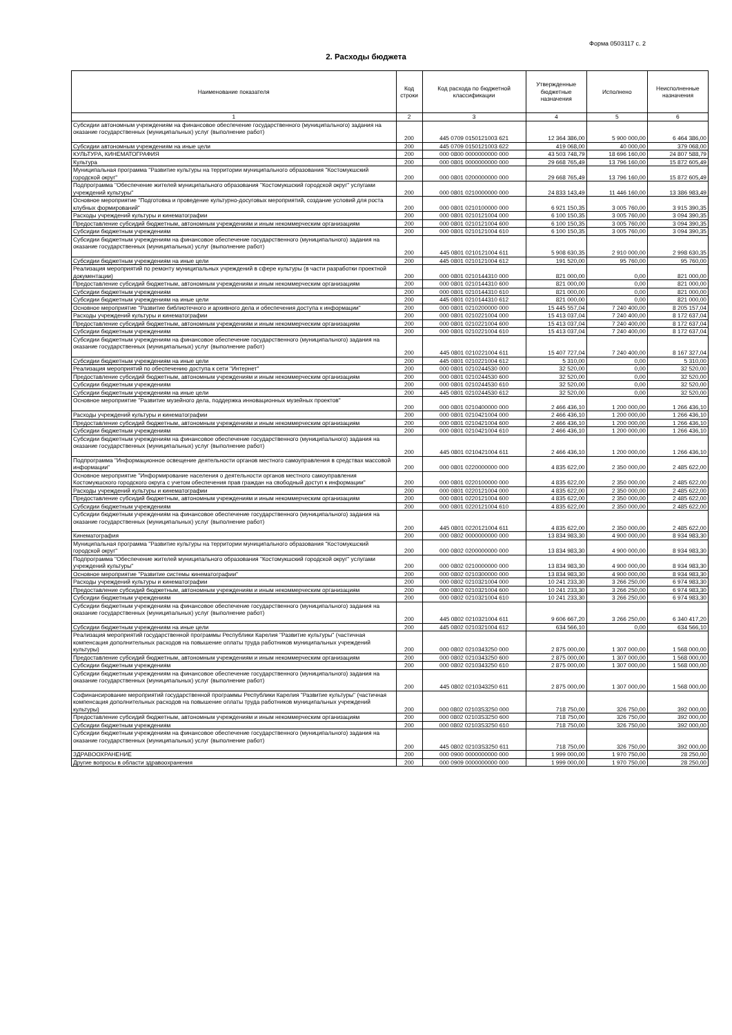Форма 0503117 с. 2
2. Расходы бюджета
| Наименование показателя | Код строки | Код расхода по бюджетной классификации | Утвержденные бюджетные назначения | Исполнено | Неисполненные назначения |
| --- | --- | --- | --- | --- | --- |
| 1 | 2 | 3 | 4 | 5 | 6 |
| Субсидии автономным учреждениям на финансовое обеспечение государственного (муниципального) задания на оказание государственных (муниципальных) услуг (выполнение работ) | 200 | 445 0709 0150121003 621 | 12 364 386,00 | 5 900 000,00 | 6 464 386,00 |
| Субсидии автономным учреждениям на иные цели | 200 | 445 0709 0150121003 622 | 419 068,00 | 40 000,00 | 379 068,00 |
| КУЛЬТУРА, КИНЕМАТОГРАФИЯ | 200 | 000 0800 0000000000 000 | 43 503 748,79 | 18 696 160,00 | 24 807 588,79 |
| Культура | 200 | 000 0801 0000000000 000 | 29 668 765,49 | 13 796 160,00 | 15 872 605,49 |
| Муниципальная программа "Развитие культуры на территории муниципального образования "Костомукшский городской округ" | 200 | 000 0801 0200000000 000 | 29 668 765,49 | 13 796 160,00 | 15 872 605,49 |
| Подпрограмма "Обеспечение жителей муниципального образования "Костомукшский городской округ" услугами учреждений культуры" | 200 | 000 0801 0210000000 000 | 24 833 143,49 | 11 446 160,00 | 13 386 983,49 |
| Основное мероприятие "Подготовка и проведение культурно-досуговых мероприятий, создание условий для роста клубных формирований" | 200 | 000 0801 0210100000 000 | 6 921 150,35 | 3 005 760,00 | 3 915 390,35 |
| Расходы учреждений культуры и кинематографии | 200 | 000 0801 0210121004 000 | 6 100 150,35 | 3 005 760,00 | 3 094 390,35 |
| Предоставление субсидий бюджетным, автономным учреждениям и иным некоммерческим организациям | 200 | 000 0801 0210121004 600 | 6 100 150,35 | 3 005 760,00 | 3 094 390,35 |
| Субсидии бюджетным учреждениям | 200 | 000 0801 0210121004 610 | 6 100 150,35 | 3 005 760,00 | 3 094 390,35 |
| Субсидии бюджетным учреждениям на финансовое обеспечение государственного (муниципального) задания на оказание государственных (муниципальных) услуг (выполнение работ) | 200 | 445 0801 0210121004 611 | 5 908 630,35 | 2 910 000,00 | 2 998 630,35 |
| Субсидии бюджетным учреждениям на иные цели | 200 | 445 0801 0210121004 612 | 191 520,00 | 95 760,00 | 95 760,00 |
| Реализация мероприятий по ремонту муниципальных учреждений в сфере культуры (в части разработки проектной документации) | 200 | 000 0801 0210144310 000 | 821 000,00 | 0,00 | 821 000,00 |
| Предоставление субсидий бюджетным, автономным учреждениям и иным некоммерческим организациям | 200 | 000 0801 0210144310 600 | 821 000,00 | 0,00 | 821 000,00 |
| Субсидии бюджетным учреждениям | 200 | 000 0801 0210144310 610 | 821 000,00 | 0,00 | 821 000,00 |
| Субсидии бюджетным учреждениям на иные цели | 200 | 445 0801 0210144310 612 | 821 000,00 | 0,00 | 821 000,00 |
| Основное мероприятие "Развитие библиотечного и архивного дела и обеспечения доступа к информации" | 200 | 000 0801 0210200000 000 | 15 445 557,04 | 7 240 400,00 | 8 205 157,04 |
| Расходы учреждений культуры и кинематографии | 200 | 000 0801 0210221004 000 | 15 413 037,04 | 7 240 400,00 | 8 172 637,04 |
| Предоставление субсидий бюджетным, автономным учреждениям и иным некоммерческим организациям | 200 | 000 0801 0210221004 600 | 15 413 037,04 | 7 240 400,00 | 8 172 637,04 |
| Субсидии бюджетным учреждениям | 200 | 000 0801 0210221004 610 | 15 413 037,04 | 7 240 400,00 | 8 172 637,04 |
| Субсидии бюджетным учреждениям на финансовое обеспечение государственного (муниципального) задания на оказание государственных (муниципальных) услуг (выполнение работ) | 200 | 445 0801 0210221004 611 | 15 407 727,04 | 7 240 400,00 | 8 167 327,04 |
| Субсидии бюджетным учреждениям на иные цели | 200 | 445 0801 0210221004 612 | 5 310,00 | 0,00 | 5 310,00 |
| Реализация мероприятий по обеспечению доступа к сети "Интернет" | 200 | 000 0801 0210244530 000 | 32 520,00 | 0,00 | 32 520,00 |
| Предоставление субсидий бюджетным, автономным учреждениям и иным некоммерческим организациям | 200 | 000 0801 0210244530 600 | 32 520,00 | 0,00 | 32 520,00 |
| Субсидии бюджетным учреждениям | 200 | 000 0801 0210244530 610 | 32 520,00 | 0,00 | 32 520,00 |
| Субсидии бюджетным учреждениям на иные цели | 200 | 445 0801 0210244530 612 | 32 520,00 | 0,00 | 32 520,00 |
| Основное мероприятие "Развитие музейного дела, поддержка инновационных музейных проектов" | 200 | 000 0801 0210400000 000 | 2 466 436,10 | 1 200 000,00 | 1 266 436,10 |
| Расходы учреждений культуры и кинематографии | 200 | 000 0801 0210421004 000 | 2 466 436,10 | 1 200 000,00 | 1 266 436,10 |
| Предоставление субсидий бюджетным, автономным учреждениям и иным некоммерческим организациям | 200 | 000 0801 0210421004 600 | 2 466 436,10 | 1 200 000,00 | 1 266 436,10 |
| Субсидии бюджетным учреждениям | 200 | 000 0801 0210421004 610 | 2 466 436,10 | 1 200 000,00 | 1 266 436,10 |
| Субсидии бюджетным учреждениям на финансовое обеспечение государственного (муниципального) задания на оказание государственных (муниципальных) услуг (выполнение работ) | 200 | 445 0801 0210421004 611 | 2 466 436,10 | 1 200 000,00 | 1 266 436,10 |
| Подпрограмма "Информационное освещение деятельности органов местного самоуправления в средствах массовой информации" | 200 | 000 0801 0220000000 000 | 4 835 622,00 | 2 350 000,00 | 2 485 622,00 |
| Основное мероприятие "Информирование населения о деятельности органов местного самоуправления Костомукшского городского округа с учетом обеспечения прав граждан на свободный доступ к информации" | 200 | 000 0801 0220100000 000 | 4 835 622,00 | 2 350 000,00 | 2 485 622,00 |
| Расходы учреждений культуры и кинематографии | 200 | 000 0801 0220121004 000 | 4 835 622,00 | 2 350 000,00 | 2 485 622,00 |
| Предоставление субсидий бюджетным, автономным учреждениям и иным некоммерческим организациям | 200 | 000 0801 0220121004 600 | 4 835 622,00 | 2 350 000,00 | 2 485 622,00 |
| Субсидии бюджетным учреждениям | 200 | 000 0801 0220121004 610 | 4 835 622,00 | 2 350 000,00 | 2 485 622,00 |
| Субсидии бюджетным учреждениям на финансовое обеспечение государственного (муниципального) задания на оказание государственных (муниципальных) услуг (выполнение работ) | 200 | 445 0801 0220121004 611 | 4 835 622,00 | 2 350 000,00 | 2 485 622,00 |
| Кинематография | 200 | 000 0802 0000000000 000 | 13 834 983,30 | 4 900 000,00 | 8 934 983,30 |
| Муниципальная программа "Развитие культуры на территории муниципального образования "Костомукшский городской округ" | 200 | 000 0802 0200000000 000 | 13 834 983,30 | 4 900 000,00 | 8 934 983,30 |
| Подпрограмма "Обеспечение жителей муниципального образования "Костомукшский городской округ" услугами учреждений культуры" | 200 | 000 0802 0210000000 000 | 13 834 983,30 | 4 900 000,00 | 8 934 983,30 |
| Основное мероприятие "Развитие системы кинематографии" | 200 | 000 0802 0210300000 000 | 13 834 983,30 | 4 900 000,00 | 8 934 983,30 |
| Расходы учреждений культуры и кинематографии | 200 | 000 0802 0210321004 000 | 10 241 233,30 | 3 266 250,00 | 6 974 983,30 |
| Предоставление субсидий бюджетным, автономным учреждениям и иным некоммерческим организациям | 200 | 000 0802 0210321004 600 | 10 241 233,30 | 3 266 250,00 | 6 974 983,30 |
| Субсидии бюджетным учреждениям | 200 | 000 0802 0210321004 610 | 10 241 233,30 | 3 266 250,00 | 6 974 983,30 |
| Субсидии бюджетным учреждениям на финансовое обеспечение государственного (муниципального) задания на оказание государственных (муниципальных) услуг (выполнение работ) | 200 | 445 0802 0210321004 611 | 9 606 667,20 | 3 266 250,00 | 6 340 417,20 |
| Субсидии бюджетным учреждениям на иные цели | 200 | 445 0802 0210321004 612 | 634 566,10 | 0,00 | 634 566,10 |
| Реализация мероприятий государственной программы Республики Карелия "Развитие культуры" (частичная компенсация дополнительных расходов на повышение оплаты труда работников муниципальных учреждений культуры) | 200 | 000 0802 0210343250 000 | 2 875 000,00 | 1 307 000,00 | 1 568 000,00 |
| Предоставление субсидий бюджетным, автономным учреждениям и иным некоммерческим организациям | 200 | 000 0802 0210343250 600 | 2 875 000,00 | 1 307 000,00 | 1 568 000,00 |
| Субсидии бюджетным учреждениям | 200 | 000 0802 0210343250 610 | 2 875 000,00 | 1 307 000,00 | 1 568 000,00 |
| Субсидии бюджетным учреждениям на финансовое обеспечение государственного (муниципального) задания на оказание государственных (муниципальных) услуг (выполнение работ) | 200 | 445 0802 0210343250 611 | 2 875 000,00 | 1 307 000,00 | 1 568 000,00 |
| Софинансирование мероприятий государственной программы Республики Карелия "Развитие культуры" (частичная компенсация дополнительных расходов на повышение оплаты труда работников муниципальных учреждений культуры) | 200 | 000 0802 02103S3250 000 | 718 750,00 | 326 750,00 | 392 000,00 |
| Предоставление субсидий бюджетным, автономным учреждениям и иным некоммерческим организациям | 200 | 000 0802 02103S3250 600 | 718 750,00 | 326 750,00 | 392 000,00 |
| Субсидии бюджетным учреждениям | 200 | 000 0802 02103S3250 610 | 718 750,00 | 326 750,00 | 392 000,00 |
| Субсидии бюджетным учреждениям на финансовое обеспечение государственного (муниципального) задания на оказание государственных (муниципальных) услуг (выполнение работ) | 200 | 445 0802 02103S3250 611 | 718 750,00 | 326 750,00 | 392 000,00 |
| ЗДРАВООХРАНЕНИЕ | 200 | 000 0900 0000000000 000 | 1 999 000,00 | 1 970 750,00 | 28 250,00 |
| Другие вопросы в области здравоохранения | 200 | 000 0909 0000000000 000 | 1 999 000,00 | 1 970 750,00 | 28 250,00 |